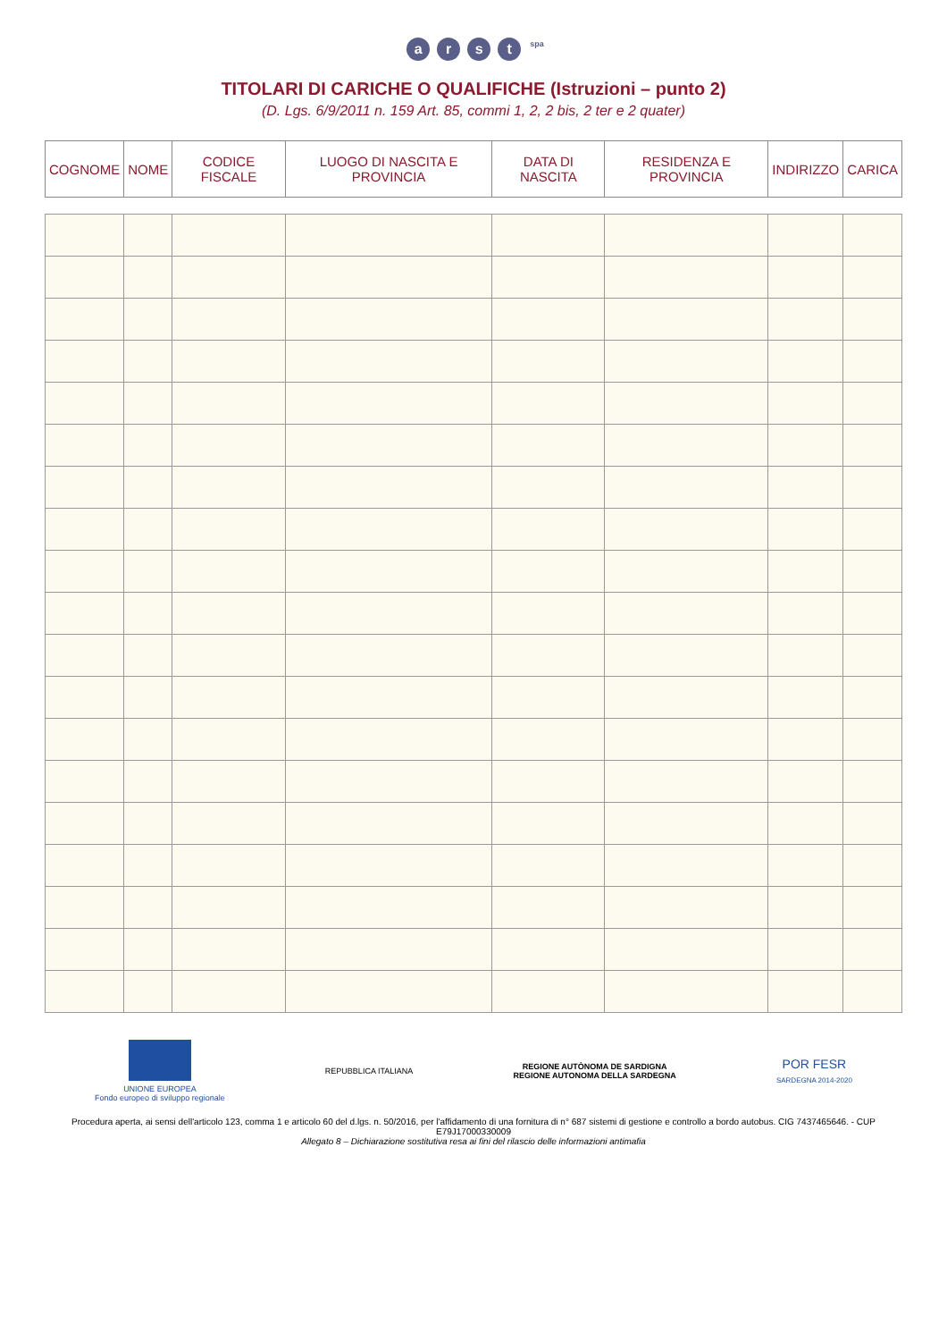arst <sup>spa</sup>
TITOLARI DI CARICHE O QUALIFICHE (Istruzioni – punto 2)
(D. Lgs. 6/9/2011 n. 159 Art. 85, commi 1, 2, 2 bis, 2 ter e 2 quater)
| COGNOME | NOME | CODICE FISCALE | LUOGO DI NASCITA E PROVINCIA | DATA DI NASCITA | RESIDENZA E PROVINCIA | INDIRIZZO | CARICA |
| --- | --- | --- | --- | --- | --- | --- | --- |
UNIONE EUROPEA
Fondo europeo di sviluppo regionale
REPUBBLICA ITALIANA
REGIONE AUTÒNOMA DE SARDIGNA
REGIONE AUTONOMA DELLA SARDEGNA
POR FESR
SARDEGNA 2014-2020
Procedura aperta, ai sensi dell'articolo 123, comma 1 e articolo 60 del d.lgs. n. 50/2016, per l'affidamento di una fornitura di n° 687 sistemi di gestione e controllo a bordo autobus. CIG 7437465646. - CUP E79J17000330009
Allegato 8 – Dichiarazione sostitutiva resa ai fini del rilascio delle informazioni antimafia